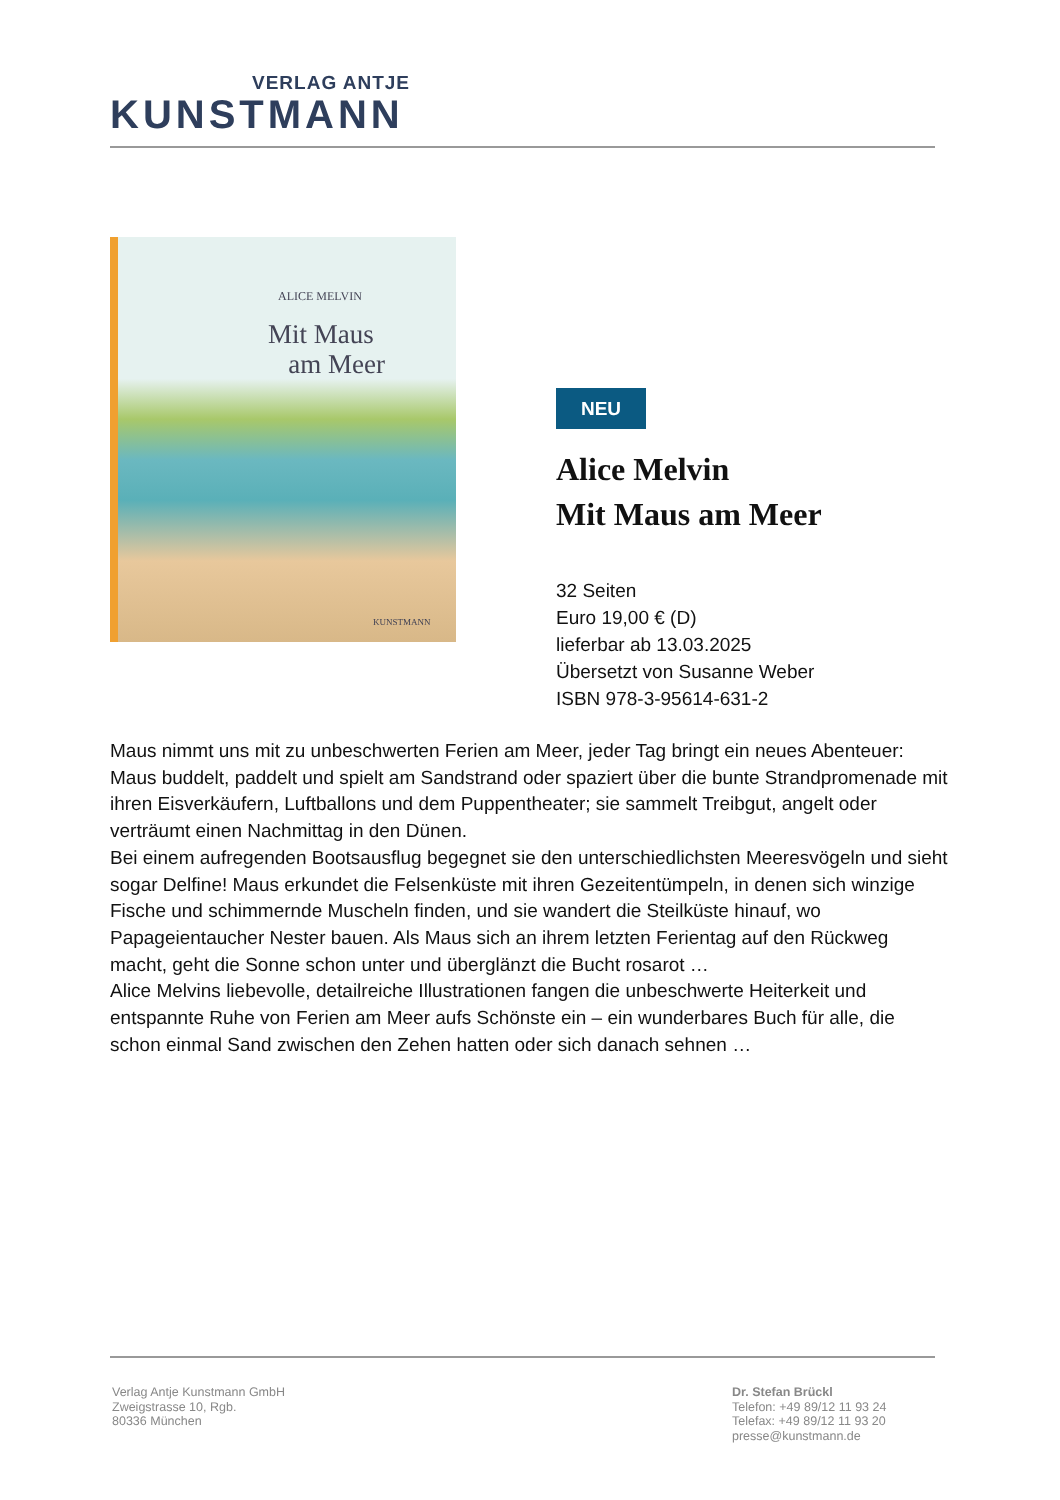VERLAG ANTJE
KUNSTMANN
ALICE MELVIN
Mit Maus
am Meer
KUNSTMANN
NEU
Alice Melvin
Mit Maus am Meer
32 Seiten
Euro 19,00 € (D)
lieferbar ab 13.03.2025
Übersetzt von Susanne Weber
ISBN 978-3-95614-631-2
Maus nimmt uns mit zu unbeschwerten Ferien am Meer, jeder Tag bringt ein neues Abenteuer: Maus buddelt, paddelt und spielt am Sandstrand oder spaziert über die bunte Strandpromenade mit ihren Eisverkäufern, Luftballons und dem Puppentheater; sie sammelt Treibgut, angelt oder verträumt einen Nachmittag in den Dünen.
Bei einem aufregenden Bootsausflug begegnet sie den unterschiedlichsten Meeresvögeln und sieht sogar Delfine! Maus erkundet die Felsenküste mit ihren Gezeitentümpeln, in denen sich winzige Fische und schimmernde Muscheln finden, und sie wandert die Steilküste hinauf, wo Papageientaucher Nester bauen. Als Maus sich an ihrem letzten Ferientag auf den Rückweg macht, geht die Sonne schon unter und überglänzt die Bucht rosarot …
Alice Melvins liebevolle, detailreiche Illustrationen fangen die unbeschwerte Heiterkeit und entspannte Ruhe von Ferien am Meer aufs Schönste ein – ein wunderbares Buch für alle, die schon einmal Sand zwischen den Zehen hatten oder sich danach sehnen …
Verlag Antje Kunstmann GmbH
Zweigstrasse 10, Rgb.
80336 München
Dr. Stefan Brückl
Telefon: +49 89/12 11 93 24
Telefax: +49 89/12 11 93 20
presse@kunstmann.de